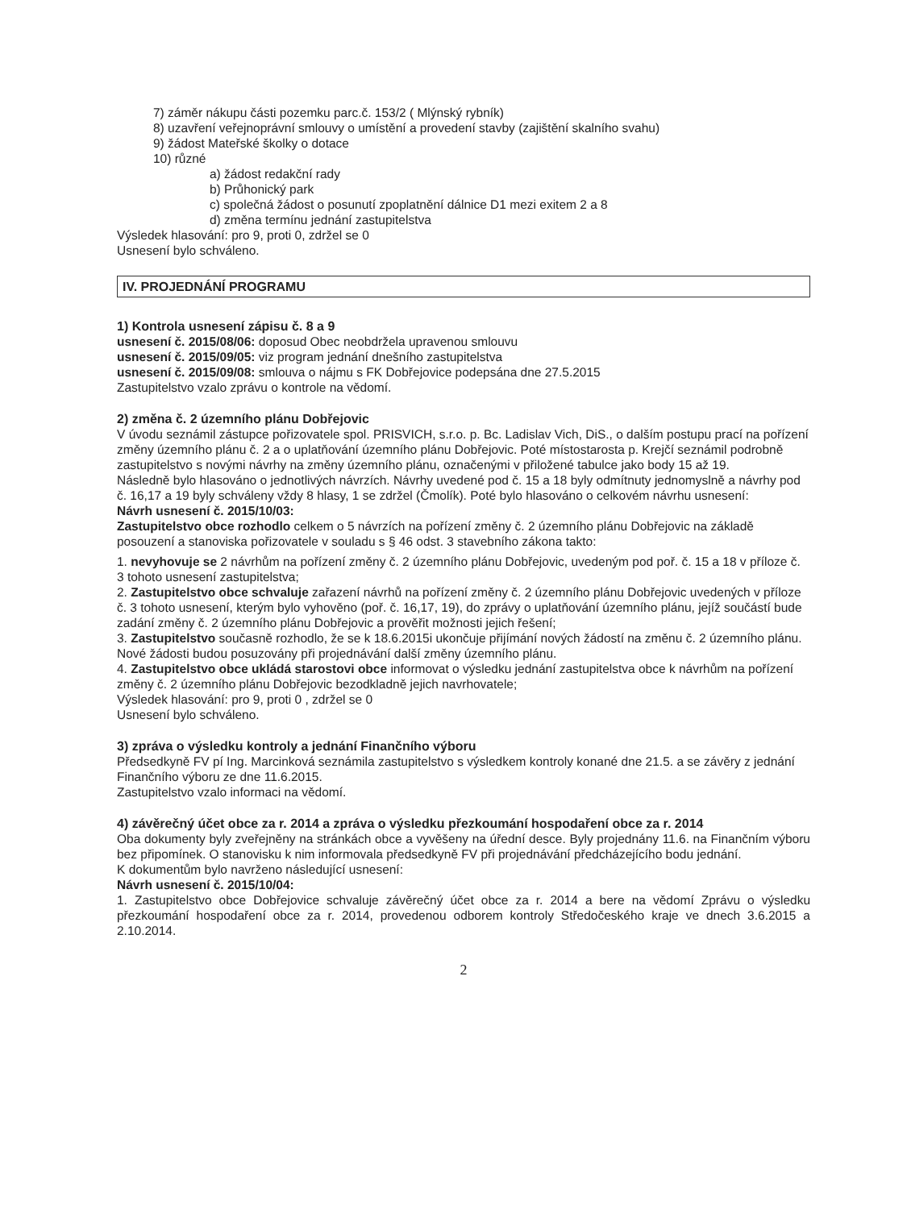7) záměr nákupu části pozemku parc.č. 153/2 ( Mlýnský rybník)
8) uzavření veřejnoprávní smlouvy o umístění a provedení stavby (zajištění skalního svahu)
9) žádost Mateřské školky o dotace
10) různé
a) žádost redakční rady
b) Průhonický park
c) společná žádost o posunutí zpoplatnění dálnice D1 mezi exitem 2 a 8
d) změna termínu jednání zastupitelstva
Výsledek hlasování: pro 9, proti 0, zdržel se 0
Usnesení bylo schváleno.
IV. PROJEDNÁNÍ PROGRAMU
1) Kontrola usnesení zápisu č. 8 a 9
usnesení č. 2015/08/06: doposud Obec neobdržela upravenou smlouvu
usnesení č. 2015/09/05: viz program jednání dnešního zastupitelstva
usnesení č. 2015/09/08: smlouva o nájmu s FK Dobřejovice podepsána dne 27.5.2015
Zastupitelstvo vzalo zprávu o kontrole na vědomí.
2) změna č. 2 územního plánu Dobřejovic
V úvodu seznámil zástupce pořizovatele spol. PRISVICH, s.r.o. p. Bc. Ladislav Vich, DiS., o dalším postupu prací na pořízení změny územního plánu č. 2 a o uplatňování územního plánu Dobřejovic. Poté místostarosta p. Krejčí seznámil podrobně zastupitelstvo s novými návrhy na změny územního plánu, označenými v přiložené tabulce jako body 15 až 19.
Následně bylo hlasováno o jednotlivých návrzích. Návrhy uvedené pod č. 15 a 18 byly odmítnuty jednomyslně a návrhy pod č. 16,17 a 19 byly schváleny vždy 8 hlasy, 1 se zdržel (Čmolík). Poté bylo hlasováno o celkovém návrhu usnesení:
Návrh usnesení č. 2015/10/03:
Zastupitelstvo obce rozhodlo celkem o 5 návrzích na pořízení změny č. 2 územního plánu Dobřejovic na základě posouzení a stanoviska pořizovatele v souladu s § 46 odst. 3 stavebního zákona takto:
1. nevyhovuje se 2 návrhům na pořízení změny č. 2 územního plánu Dobřejovic, uvedeným pod poř. č. 15 a 18 v příloze č. 3 tohoto usnesení zastupitelstva;
2. Zastupitelstvo obce schvaluje zařazení návrhů na pořízení změny č. 2 územního plánu Dobřejovic uvedených v příloze č. 3 tohoto usnesení, kterým bylo vyhověno (poř. č. 16,17, 19), do zprávy o uplatňování územního plánu, jejíž součástí bude zadání změny č. 2 územního plánu Dobřejovic a prověřit možnosti jejich řešení;
3. Zastupitelstvo současně rozhodlo, že se k 18.6.2015i ukončuje přijímání nových žádostí na změnu č. 2 územního plánu. Nové žádosti budou posuzovány při projednávání další změny územního plánu.
4. Zastupitelstvo obce ukládá starostovi obce informovat o výsledku jednání zastupitelstva obce k návrhům na pořízení změny č. 2 územního plánu Dobřejovic bezodkladně jejich navrhovatele;
Výsledek hlasování: pro 9, proti 0 , zdržel se 0
Usnesení bylo schváleno.
3) zpráva o výsledku kontroly a jednání Finančního výboru
Předsedkyně FV pí Ing. Marcinková seznámila zastupitelstvo s výsledkem kontroly konané dne 21.5. a se závěry z jednání Finančního výboru ze dne 11.6.2015.
Zastupitelstvo vzalo informaci na vědomí.
4) závěrečný účet obce za r. 2014 a zpráva o výsledku přezkoumání hospodaření obce za r. 2014
Oba dokumenty byly zveřejněny na stránkách obce a vyvěšeny na úřední desce. Byly projednány 11.6. na Finančním výboru bez připomínek. O stanovisku k nim informovala předsedkyně FV při projednávání předcházejícího bodu jednání.
K dokumentům bylo navrženo následující usnesení:
Návrh usnesení č. 2015/10/04:
1. Zastupitelstvo obce Dobřejovice schvaluje závěrečný účet obce za r. 2014 a bere na vědomí Zprávu o výsledku přezkoumání hospodaření obce za r. 2014, provedenou odborem kontroly Středočeského kraje ve dnech 3.6.2015 a 2.10.2014.
2